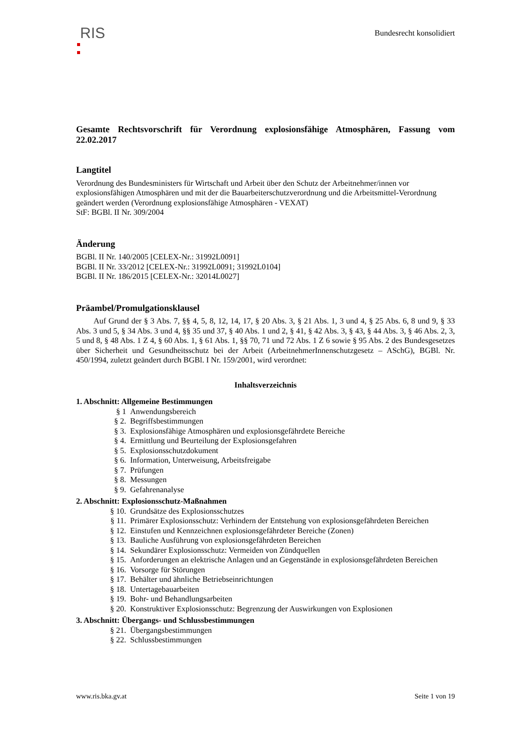RIS
Bundesrecht konsolidiert
Gesamte Rechtsvorschrift für Verordnung explosionsfähige Atmosphären, Fassung vom 22.02.2017
Langtitel
Verordnung des Bundesministers für Wirtschaft und Arbeit über den Schutz der Arbeitnehmer/innen vor explosionsfähigen Atmosphären und mit der die Bauarbeiterschutzverordnung und die Arbeitsmittel-Verordnung geändert werden (Verordnung explosionsfähige Atmosphären - VEXAT)
StF: BGBl. II Nr. 309/2004
Änderung
BGBl. II Nr. 140/2005 [CELEX-Nr.: 31992L0091]
BGBl. II Nr. 33/2012 [CELEX-Nr.: 31992L0091; 31992L0104]
BGBl. II Nr. 186/2015 [CELEX-Nr.: 32014L0027]
Präambel/Promulgationsklausel
Auf Grund der § 3 Abs. 7, §§ 4, 5, 8, 12, 14, 17, § 20 Abs. 3, § 21 Abs. 1, 3 und 4, § 25 Abs. 6, 8 und 9, § 33 Abs. 3 und 5, § 34 Abs. 3 und 4, §§ 35 und 37, § 40 Abs. 1 und 2, § 41, § 42 Abs. 3, § 43, § 44 Abs. 3, § 46 Abs. 2, 3, 5 und 8, § 48 Abs. 1 Z 4, § 60 Abs. 1, § 61 Abs. 1, §§ 70, 71 und 72 Abs. 1 Z 6 sowie § 95 Abs. 2 des Bundesgesetzes über Sicherheit und Gesundheitsschutz bei der Arbeit (ArbeitnehmerInnenschutzgesetz – ASchG), BGBl. Nr. 450/1994, zuletzt geändert durch BGBl. I Nr. 159/2001, wird verordnet:
Inhaltsverzeichnis
1. Abschnitt: Allgemeine Bestimmungen
§ 1 Anwendungsbereich
§ 2. Begriffsbestimmungen
§ 3. Explosionsfähige Atmosphären und explosionsgefährdete Bereiche
§ 4. Ermittlung und Beurteilung der Explosionsgefahren
§ 5. Explosionsschutzdokument
§ 6. Information, Unterweisung, Arbeitsfreigabe
§ 7. Prüfungen
§ 8. Messungen
§ 9. Gefahrenanalyse
2. Abschnitt: Explosionsschutz-Maßnahmen
§ 10. Grundsätze des Explosionsschutzes
§ 11. Primärer Explosionsschutz: Verhindern der Entstehung von explosionsgefährdeten Bereichen
§ 12. Einstufen und Kennzeichnen explosionsgefährdeter Bereiche (Zonen)
§ 13. Bauliche Ausführung von explosionsgefährdeten Bereichen
§ 14. Sekundärer Explosionsschutz: Vermeiden von Zündquellen
§ 15. Anforderungen an elektrische Anlagen und an Gegenstände in explosionsgefährdeten Bereichen
§ 16. Vorsorge für Störungen
§ 17. Behälter und ähnliche Betriebseinrichtungen
§ 18. Untertagebauarbeiten
§ 19. Bohr- und Behandlungsarbeiten
§ 20. Konstruktiver Explosionsschutz: Begrenzung der Auswirkungen von Explosionen
3. Abschnitt: Übergangs- und Schlussbestimmungen
§ 21. Übergangsbestimmungen
§ 22. Schlussbestimmungen
www.ris.bka.gv.at Seite 1 von 19